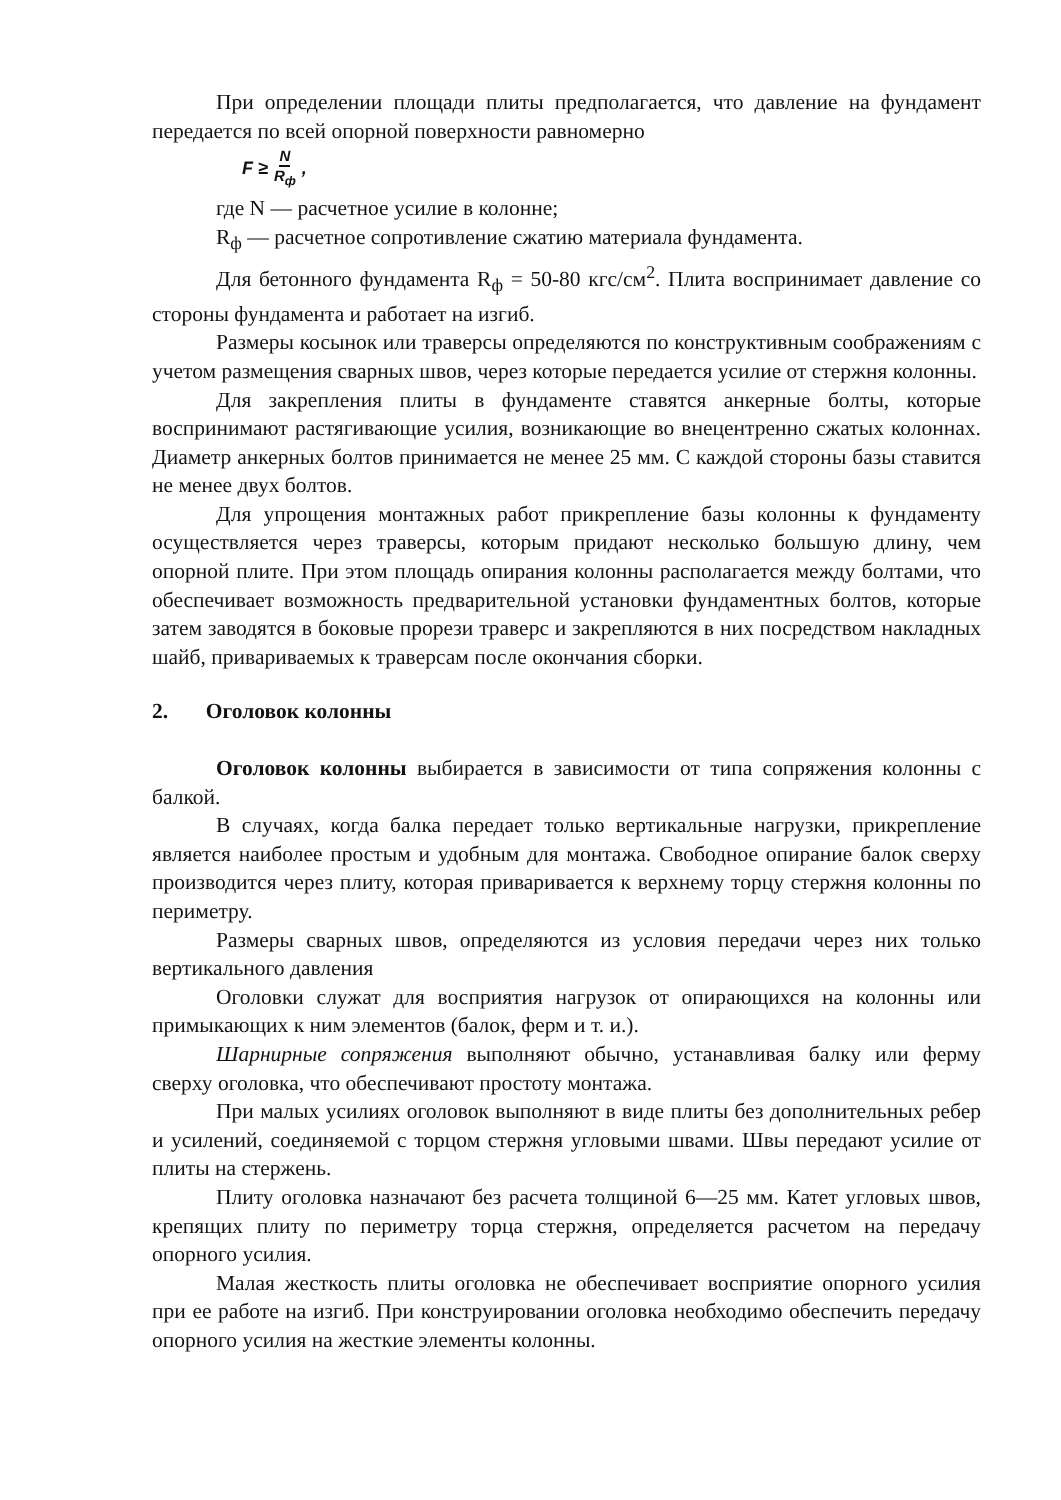При определении площади плиты предполагается, что давление на фундамент передается по всей опорной поверхности равномерно
F ≥ N R<sub>ф</sub>,
где N — расчетное усилие в колонне;
R<sub>ф</sub> — расчетное сопротивление сжатию материала фундамента.
Для бетонного фундамента R<sub>ф</sub> = 50-80 кгс/см<sup>2</sup>. Плита воспринимает давление со стороны фундамента и работает на изгиб.
Размеры косынок или траверсы определяются по конструктивным соображениям с учетом размещения сварных швов, через которые передается усилие от стержня колонны.
Для закрепления плиты в фундаменте ставятся анкерные болты, которые воспринимают растягивающие усилия, возникающие во внецентренно сжатых колоннах. Диаметр анкерных болтов принимается не менее 25 мм. С каждой стороны базы ставится не менее двух болтов.
Для упрощения монтажных работ прикрепление базы колонны к фундаменту осуществляется через траверсы, которым придают несколько большую длину, чем опорной плите. При этом площадь опирания колонны располагается между болтами, что обеспечивает возможность предварительной установки фундаментных болтов, которые затем заводятся в боковые прорези траверс и закрепляются в них посредством накладных шайб, привариваемых к траверсам после окончания сборки.
2. Оголовок колонны
Оголовок колонны выбирается в зависимости от типа сопряжения колонны с балкой.
В случаях, когда балка передает только вертикальные нагрузки, прикрепление является наиболее простым и удобным для монтажа. Свободное опирание балок сверху производится через плиту, которая приваривается к верхнему торцу стержня колонны по периметру.
Размеры сварных швов, определяются из условия передачи через них только вертикального давления
Оголовки служат для восприятия нагрузок от опирающихся на колонны или примыкающих к ним элементов (балок, ферм и т. и.).
Шарнирные сопряжения выполняют обычно, устанавливая балку или ферму сверху оголовка, что обеспечивают простоту монтажа.
При малых усилиях оголовок выполняют в виде плиты без дополнительных ребер и усилений, соединяемой с торцом стержня угловыми швами. Швы передают усилие от плиты на стержень.
Плиту оголовка назначают без расчета толщиной 6—25 мм. Катет угловых швов, крепящих плиту по периметру торца стержня, определяется расчетом на передачу опорного усилия.
Малая жесткость плиты оголовка не обеспечивает восприятие опорного усилия при ее работе на изгиб. При конструировании оголовка необходимо обеспечить передачу опорного усилия на жесткие элементы колонны.